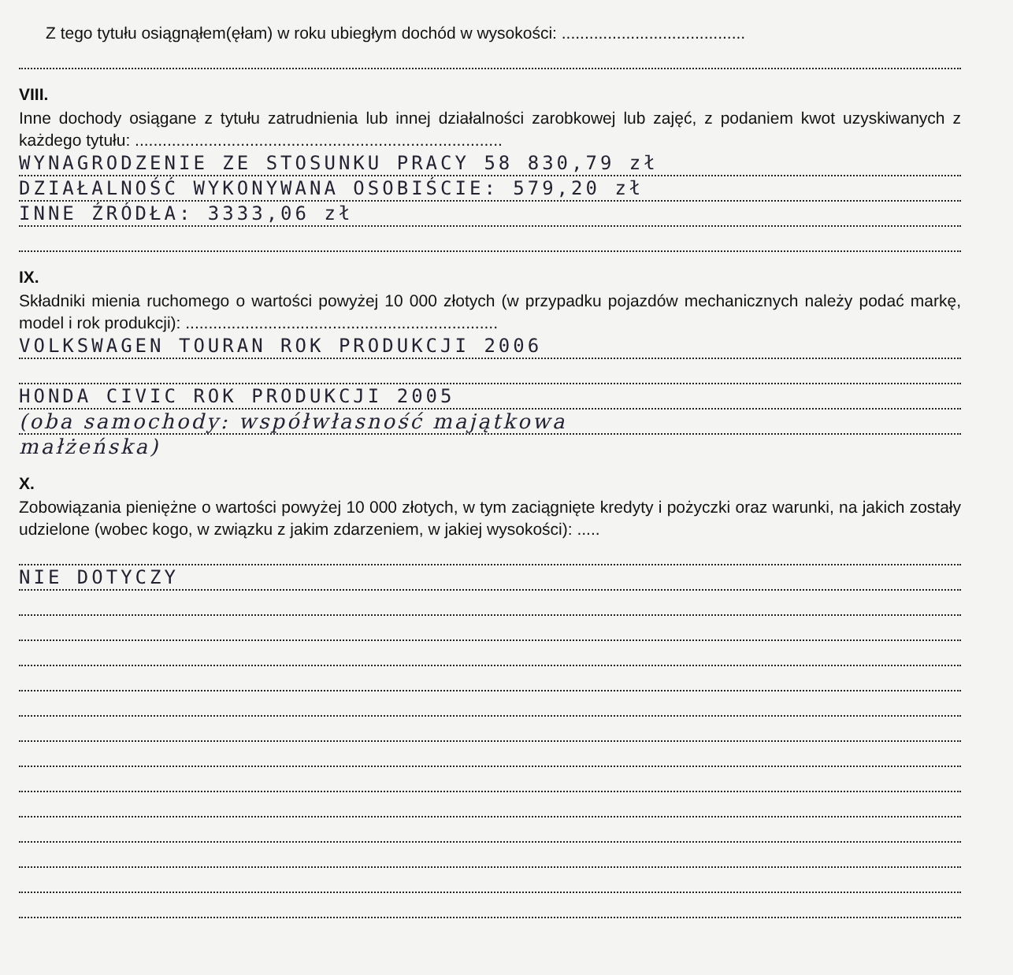Z tego tytułu osiągnąłem(ęłam) w roku ubiegłym dochód w wysokości: ........................................
VIII.
Inne dochody osiągane z tytułu zatrudnienia lub innej działalności zarobkowej lub zajęć, z podaniem kwot uzyskiwanych z każdego tytułu: ................................................................................
WYNAGRODZENIE ZE STOSUNKU PRACY 58 830,79 zł
DZIAŁALNOŚĆ WYKONYWANA OSOBIŚCIE: 579,20 zł
INNE ŹRÓDŁA: 3333,06 zł
IX.
Składniki mienia ruchomego o wartości powyżej 10 000 złotych (w przypadku pojazdów mechanicznych należy podać markę, model i rok produkcji): ....................................................................
VOLKSWAGEN TOURAN ROK PRODUKCJI 2006
HONDA CIVIC ROK PRODUKCJI 2005
(oba samochody: współwłasność majątkowa
małżeńska)
X.
Zobowiązania pieniężne o wartości powyżej 10 000 złotych, w tym zaciągnięte kredyty i pożyczki oraz warunki, na jakich zostały udzielone (wobec kogo, w związku z jakim zdarzeniem, w jakiej wysokości): .....
NIE DOTYCZY